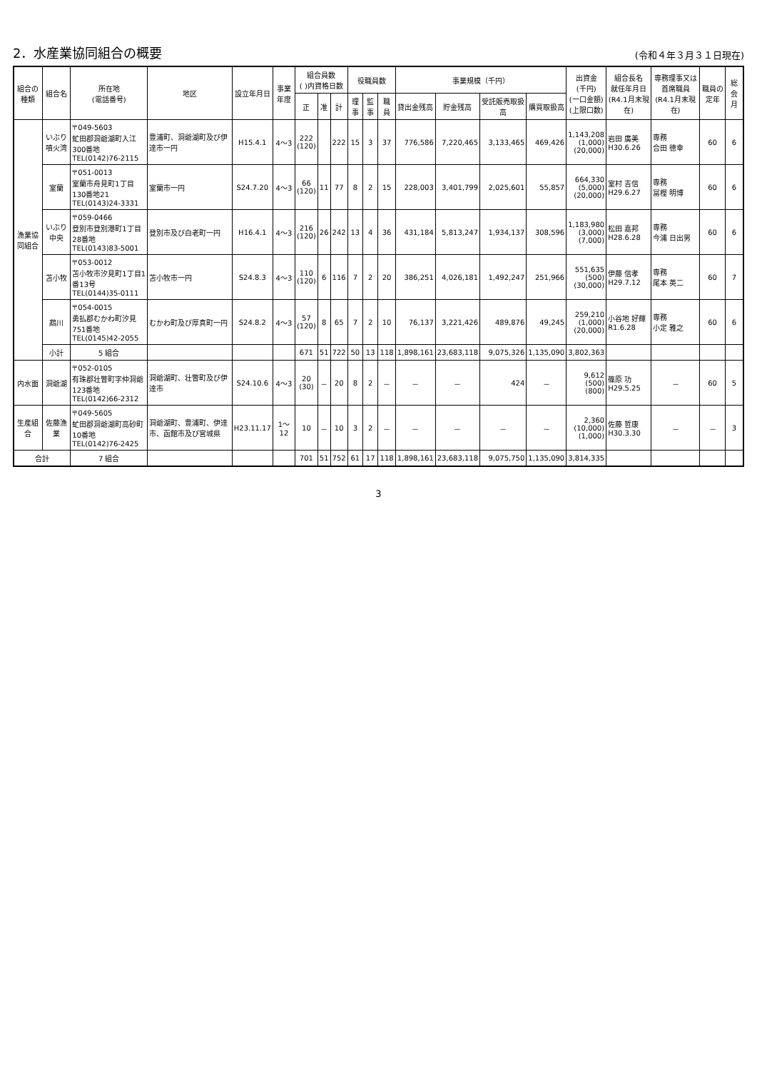2．水産業協同組合の概要
(令和４年３月３１日現在)
| 組合の種類 | 組合名 | 所在地 (電話番号) | 地区 | 設立年月日 | 事業年度 | 組合員数 ( )内資格日数 | | | 役職員数 | | | 事業規模（千円） | | | | 出資金 (千円) (一口金額) (上限口数) | 組合長名 就任年月日 (R4.1月末現在) | 専務理事又は首席職員 (R4.1月末現在) | 職員の定年 | 総会月 |
| --- | --- | --- | --- | --- | --- | --- | --- | --- | --- | --- | --- | --- | --- | --- | --- | --- | --- | --- | --- | --- |
| | | | | | | 正 | 准 | 計 | 理事 | 監事 | 職員 | 貸出金残高 | 貯金残高 | 受託販売取扱高 | 購買取扱高 | | | | | |
| 漁業協同組合 | いぶり噴火湾 | 〒049-5603 虻田郡洞爺湖町入江300番地 TEL(0142)76-2115 | 豊浦町、洞爺湖町及び伊達市一円 | H15.4.1 | 4～3 | 222 (120) | | 222 | 15 | 3 | 37 | 776,586 | 7,220,465 | 3,133,465 | 469,426 | 1,143,208 (1,000) (20,000) | 岩田 廣美 H30.6.26 | 専務 合田 徳幸 | 60 | 6 |
| | 室蘭 | 〒051-0013 室蘭市舟見町1丁目130番地21 TEL(0143)24-3331 | 室蘭市一円 | S24.7.20 | 4～3 | 66 (120) | 11 | 77 | 8 | 2 | 15 | 228,003 | 3,401,799 | 2,025,601 | 55,857 | 664,330 (5,000) (20,000) | 室村 吉信 H29.6.27 | 専務 冨樫 明博 | 60 | 6 |
| | いぶり中央 | 〒059-0466 登別市登別港町1丁目28番地 TEL(0143)83-5001 | 登別市及び白老町一円 | H16.4.1 | 4～3 | 216 (120) | 26 | 242 | 13 | 4 | 36 | 431,184 | 5,813,247 | 1,934,137 | 308,596 | 1,183,980 (3,000) (7,000) | 松田 嘉邦 H28.6.28 | 専務 今浦 日出男 | 60 | 6 |
| | 苫小牧 | 〒053-0012 苫小牧市汐見町1丁目1番13号 TEL(0144)35-0111 | 苫小牧市一円 | S24.8.3 | 4～3 | 110 (120) | 6 | 116 | 7 | 2 | 20 | 386,251 | 4,026,181 | 1,492,247 | 251,966 | 551,635 (500) (30,000) | 伊藤 信孝 H29.7.12 | 専務 尾本 英二 | 60 | 7 |
| | 鵡川 | 〒054-0015 勇払郡むかわ町汐見751番地 TEL(0145)42-2055 | むかわ町及び厚真町一円 | S24.8.2 | 4～3 | 57 (120) | 8 | 65 | 7 | 2 | 10 | 76,137 | 3,221,426 | 489,876 | 49,245 | 259,210 (1,000) (20,000) | 小谷地 好輝 R1.6.28 | 専務 小定 雅之 | 60 | 6 |
| | 小計 | 5 組合 | | | | 671 | 51 | 722 | 50 | 13 | 118 | 1,898,161 | 23,683,118 | 9,075,326 | 1,135,090 | 3,802,363 | | | | |
| 内水面 | 洞爺湖 | 〒052-0105 有珠郡壮瞥町字仲洞爺123番地 TEL(0142)66-2312 | 洞爺湖町、壮瞥町及び伊達市 | S24.10.6 | 4～3 | 20 (30) | － | 20 | 8 | 2 | － | － | － | 424 | － | 9,612 (500) (800) | 篠原 功 H29.5.25 | － | 60 | 5 |
| 生産組合 | 佐藤漁業 | 〒049-5605 虻田郡洞爺湖町高砂町10番地 TEL(0142)76-2425 | 洞爺湖町、豊浦町、伊達市、函館市及び宮城県 | H23.11.17 | 1～12 | 10 | － | 10 | 3 | 2 | － | － | － | － | － | 2,360 (10,000) (1,000) | 佐藤 哲康 H30.3.30 | － | － | 3 |
| 合計 | | 7 組合 | | | | 701 | 51 | 752 | 61 | 17 | 118 | 1,898,161 | 23,683,118 | 9,075,750 | 1,135,090 | 3,814,335 | | | | |
3